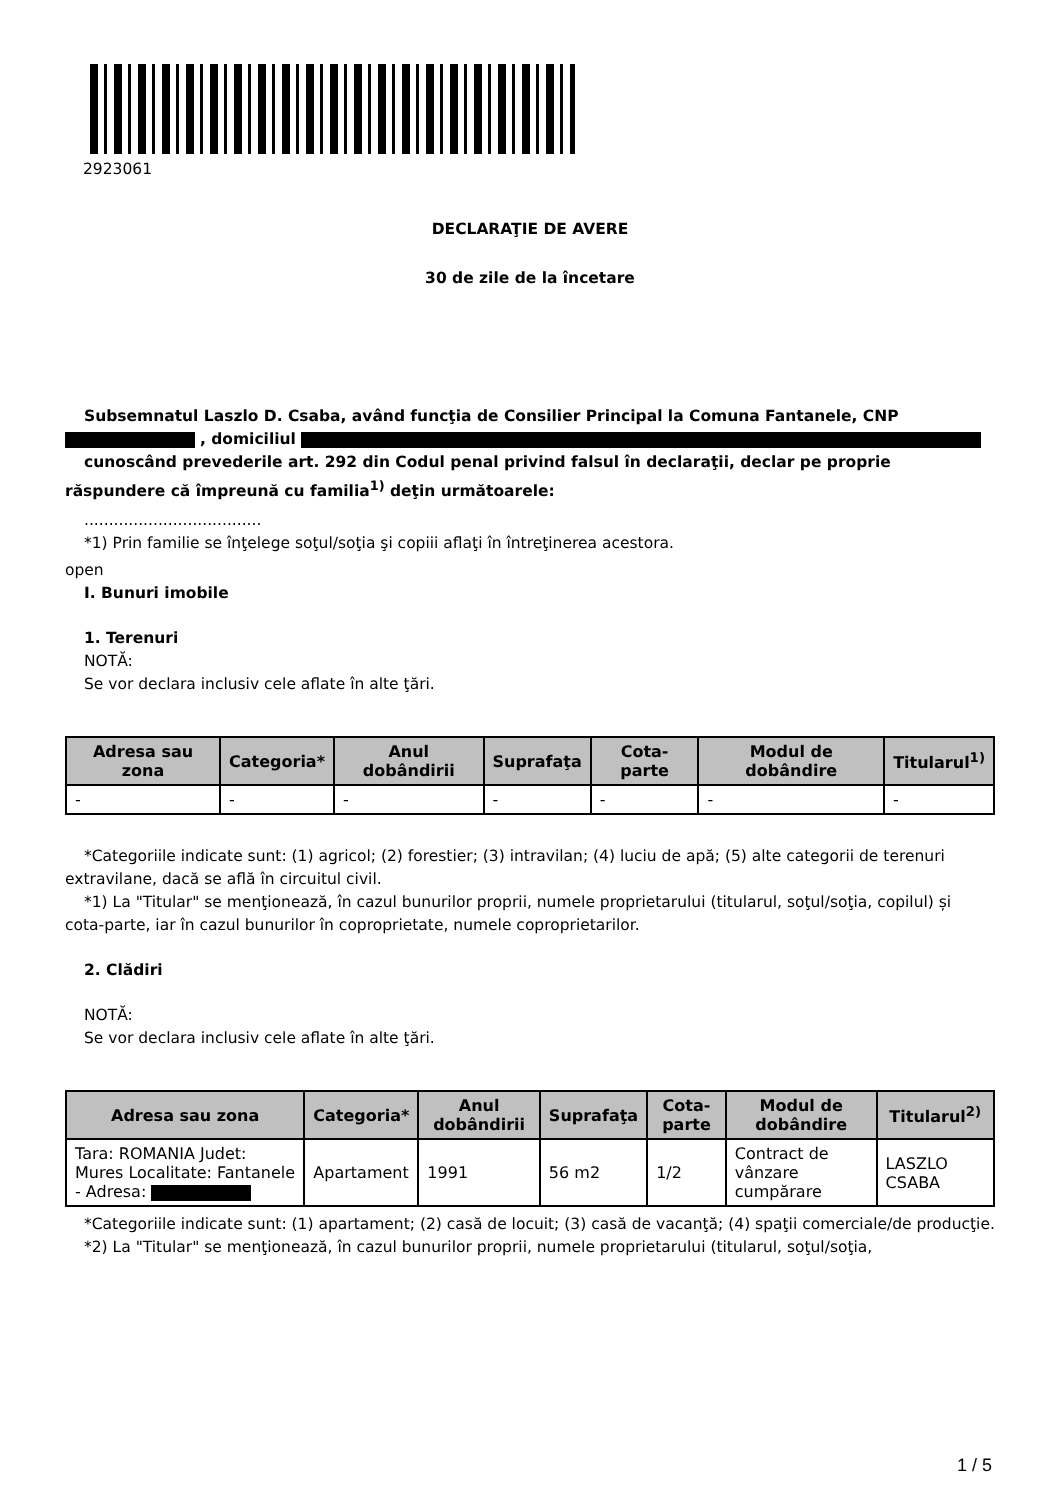2923061
DECLARAŢIE DE AVERE
30 de zile de la încetare
Subsemnatul Laszlo D. Csaba, având funcţia de Consilier Principal la Comuna Fantanele, CNP
, domiciliul
cunoscând prevederile art. 292 din Codul penal privind falsul în declaraţii, declar pe proprie răspundere că împreună cu familia<sup>1)</sup> deţin următoarele:
....................................
*1) Prin familie se înţelege soţul/soţia şi copiii aflaţi în întreţinerea acestora.
open
I. Bunuri imobile
1. Terenuri
NOTĂ:
Se vor declara inclusiv cele aflate în alte ţări.
| Adresa sau zona | Categoria* | Anul dobândirii | Suprafaţa | Cota-parte | Modul de dobândire | Titularul<sup>1)</sup> |
| --- | --- | --- | --- | --- | --- | --- |
| - | - | - | - | - | - | - |
*Categoriile indicate sunt: (1) agricol; (2) forestier; (3) intravilan; (4) luciu de apă; (5) alte categorii de terenuri extravilane, dacă se află în circuitul civil.
*1) La "Titular" se menţionează, în cazul bunurilor proprii, numele proprietarului (titularul, soţul/soţia, copilul) și cota-parte, iar în cazul bunurilor în coproprietate, numele coproprietarilor.
2. Clădiri
NOTĂ:
Se vor declara inclusiv cele aflate în alte ţări.
| Adresa sau zona | Categoria* | Anul dobândirii | Suprafaţa | Cota-parte | Modul de dobândire | Titularul<sup>2)</sup> |
| --- | --- | --- | --- | --- | --- | --- |
| Tara: ROMANIA Judet: Mures Localitate: Fantanele - Adresa: | Apartament | 1991 | 56 m2 | 1/2 | Contract de vânzare cumpărare | LASZLO CSABA |
*Categoriile indicate sunt: (1) apartament; (2) casă de locuit; (3) casă de vacanţă; (4) spaţii comerciale/de producţie.
*2) La "Titular" se menţionează, în cazul bunurilor proprii, numele proprietarului (titularul, soţul/soţia,
1 / 5